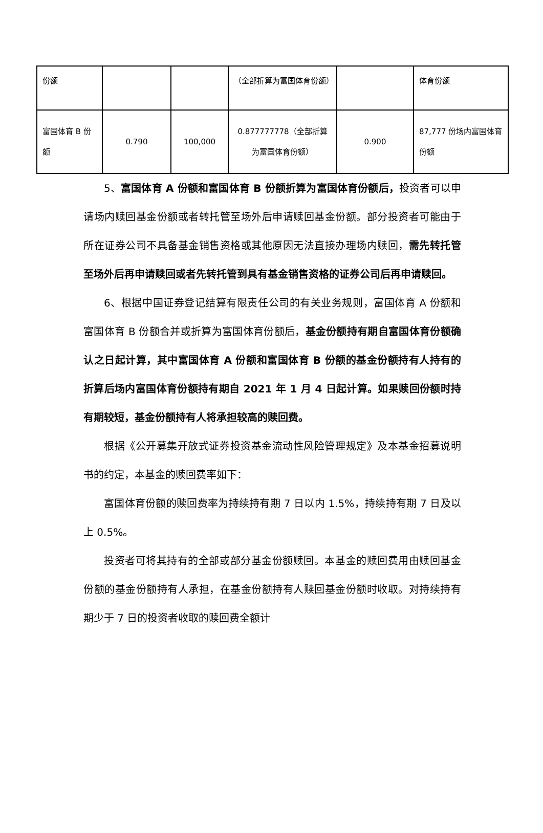| 份额 | | | （全部折算为富国体育份额） | | 体育份额 |
| 富国体育 B 份额 | 0.790 | 100,000 | 0.877777778（全部折算为富国体育份额） | 0.900 | 87,777 份场内富国体育份额 |
5、富国体育 A 份额和富国体育 B 份额折算为富国体育份额后，投资者可以申请场内赎回基金份额或者转托管至场外后申请赎回基金份额。部分投资者可能由于所在证券公司不具备基金销售资格或其他原因无法直接办理场内赎回，需先转托管至场外后再申请赎回或者先转托管到具有基金销售资格的证券公司后再申请赎回。
6、根据中国证券登记结算有限责任公司的有关业务规则，富国体育 A 份额和富国体育 B 份额合并或折算为富国体育份额后，基金份额持有期自富国体育份额确认之日起计算，其中富国体育 A 份额和富国体育 B 份额的基金份额持有人持有的折算后场内富国体育份额持有期自 2021 年 1 月 4 日起计算。如果赎回份额时持有期较短，基金份额持有人将承担较高的赎回费。
根据《公开募集开放式证券投资基金流动性风险管理规定》及本基金招募说明书的约定，本基金的赎回费率如下：
富国体育份额的赎回费率为持续持有期 7 日以内 1.5%，持续持有期 7 日及以上 0.5%。
投资者可将其持有的全部或部分基金份额赎回。本基金的赎回费用由赎回基金份额的基金份额持有人承担，在基金份额持有人赎回基金份额时收取。对持续持有期少于 7 日的投资者收取的赎回费全额计